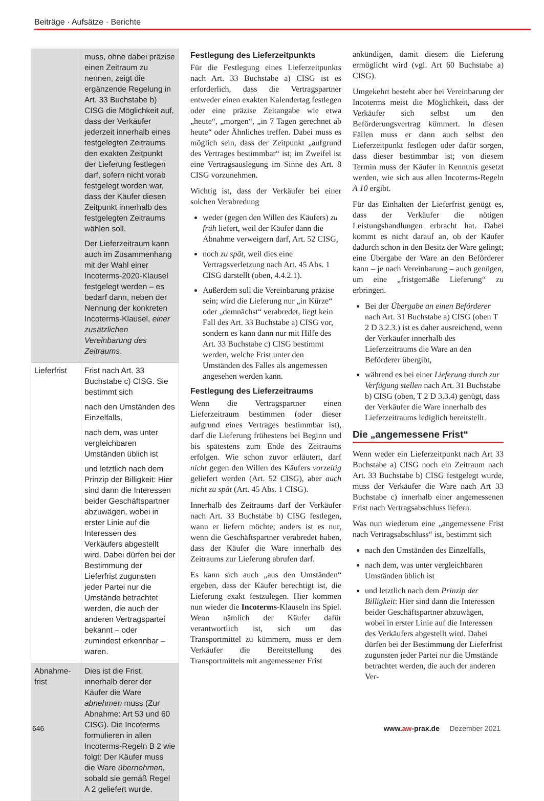Beiträge · Aufsätze · Berichte
| | muss, ohne dabei präzise einen Zeitraum zu nennen, zeigt die ergänzende Regelung in Art. 33 Buchstabe b) CISG die Möglichkeit auf, dass der Verkäufer jederzeit innerhalb eines festgelegten Zeitraums den exakten Zeitpunkt der Lieferung festlegen darf, sofern nicht vorab festgelegt worden war, dass der Käufer diesen Zeitpunkt innerhalb des festgelegten Zeitraums wählen soll. Der Lieferzeitraum kann auch im Zusammenhang mit der Wahl einer Incoterms-2020-Klausel festgelegt werden – es bedarf dann, neben der Nennung der konkreten Incoterms-Klausel, einer zusätzlichen Vereinbarung des Zeitraums . |
| Lieferfrist | Frist nach Art. 33 Buchstabe c) CISG. Sie bestimmt sich nach den Umständen des Einzelfalls, nach dem, was unter vergleichbaren Umständen üblich ist und letztlich nach dem Prinzip der Billigkeit: Hier sind dann die Interessen beider Geschäftspartner abzuwägen, wobei in erster Linie auf die Interessen des Verkäufers abgestellt wird. Dabei dürfen bei der Bestimmung der Lieferfrist zugunsten jeder Partei nur die Umstände betrachtet werden, die auch der anderen Vertragspartei bekannt – oder zumindest erkennbar – waren. |
| Abnahme-frist | Dies ist die Frist, innerhalb derer der Käufer die Ware abnehmen muss (Zur Abnahme: Art 53 und 60 CISG). Die Incoterms formulieren in allen Incoterms-Regeln B 2 wie folgt: Der Käufer muss die Ware übernehmen , sobald sie gemäß Regel A 2 geliefert wurde. |
Festlegung des Lieferzeitpunkts
Für die Festlegung eines Lieferzeitpunkts nach Art. 33 Buchstabe a) CISG ist es erforderlich, dass die Vertragspartner entweder einen exakten Kalendertag festlegen oder eine präzise Zeitangabe wie etwa „heute“, „morgen“, „in 7 Tagen gerechnet ab heute“ oder Ähnliches treffen. Dabei muss es möglich sein, dass der Zeitpunkt „aufgrund des Vertrages bestimmbar“ ist; im Zweifel ist eine Vertragsauslegung im Sinne des Art. 8 CISG vorzunehmen.
Wichtig ist, dass der Verkäufer bei einer solchen Verabredung
weder (gegen den Willen des Käufers) zu früh liefert, weil der Käufer dann die Abnahme verweigern darf, Art. 52 CISG,
noch zu spät, weil dies eine Vertragsverletzung nach Art. 45 Abs. 1 CISG darstellt (oben, 4.4.2.1).
Außerdem soll die Vereinbarung präzise sein; wird die Lieferung nur „in Kürze“ oder „demnächst“ verabredet, liegt kein Fall des Art. 33 Buchstabe a) CISG vor, sondern es kann dann nur mit Hilfe des Art. 33 Buchstabe c) CISG bestimmt werden, welche Frist unter den Umständen des Falles als angemessen angesehen werden kann.
Festlegung des Lieferzeitraums
Wenn die Vertragspartner einen Lieferzeitraum bestimmen (oder dieser aufgrund eines Vertrages bestimmbar ist), darf die Lieferung frühestens bei Beginn und bis spätestens zum Ende des Zeitraums erfolgen. Wie schon zuvor erläutert, darf nicht gegen den Willen des Käufers vorzeitig geliefert werden (Art. 52 CISG), aber auch nicht zu spät (Art. 45 Abs. 1 CISG).
Innerhalb des Zeitraums darf der Verkäufer nach Art. 33 Buchstabe b) CISG festlegen, wann er liefern möchte; anders ist es nur, wenn die Geschäftspartner verabredet haben, dass der Käufer die Ware innerhalb des Zeitraums zur Lieferung abrufen darf.
Es kann sich auch „aus den Umständen“ ergeben, dass der Käufer berechtigt ist, die Lieferung exakt festzulegen. Hier kommen nun wieder die Incoterms-Klauseln ins Spiel. Wenn nämlich der Käufer dafür verantwortlich ist, sich um das Transportmittel zu kümmern, muss er dem Verkäufer die Bereitstellung des Transportmittels mit angemessener Frist
ankündigen, damit diesem die Lieferung ermöglicht wird (vgl. Art 60 Buchstabe a) CISG).
Umgekehrt besteht aber bei Vereinbarung der Incoterms meist die Möglichkeit, dass der Verkäufer sich selbst um den Beförderungsvertrag kümmert. In diesen Fällen muss er dann auch selbst den Lieferzeitpunkt festlegen oder dafür sorgen, dass dieser bestimmbar ist; von diesem Termin muss der Käufer in Kenntnis gesetzt werden, wie sich aus allen Incoterms-Regeln A 10 ergibt.
Für das Einhalten der Lieferfrist genügt es, dass der Verkäufer die nötigen Leistungshandlungen erbracht hat. Dabei kommt es nicht darauf an, ob der Käufer dadurch schon in den Besitz der Ware gelingt; eine Übergabe der Ware an den Beförderer kann – je nach Vereinbarung – auch genügen, um eine „fristgemäße Lieferung“ zu erbringen.
Bei der Übergabe an einen Beförderer nach Art. 31 Buchstabe a) CISG (oben T 2 D 3.2.3.) ist es daher ausreichend, wenn der Verkäufer innerhalb des Lieferzeitraums die Ware an den Beförderer übergibt,
während es bei einer Lieferung durch zur Verfügung stellen nach Art. 31 Buchstabe b) CISG (oben, T 2 D 3.3.4) genügt, dass der Verkäufer die Ware innerhalb des Lieferzeitraums lediglich bereitstellt.
Die „angemessene Frist“
Wenn weder ein Lieferzeitpunkt nach Art 33 Buchstabe a) CISG noch ein Zeitraum nach Art. 33 Buchstabe b) CISG festgelegt wurde, muss der Verkäufer die Ware nach Art 33 Buchstabe c) innerhalb einer angemessenen Frist nach Vertragsabschluss liefern.
Was nun wiederum eine „angemessene Frist nach Vertragsabschluss“ ist, bestimmt sich
nach den Umständen des Einzelfalls,
nach dem, was unter vergleichbaren Umständen üblich ist
und letztlich nach dem Prinzip der Billigkeit: Hier sind dann die Interessen beider Geschäftspartner abzuwägen, wobei in erster Linie auf die Interessen des Verkäufers abgestellt wird. Dabei dürfen bei der Bestimmung der Lieferfrist zugunsten jeder Partei nur die Umstände betrachtet werden, die auch der anderen Ver-
646 www.aw-prax.de Dezember 2021